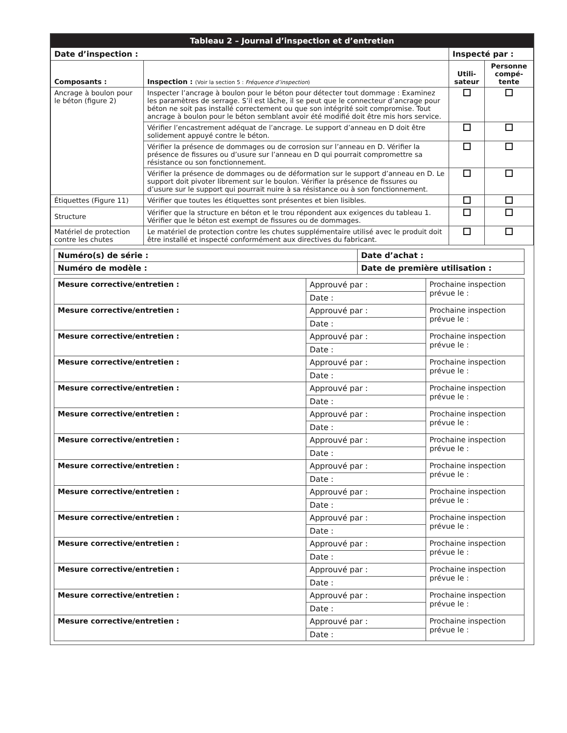| Tableau 2 – Journal d’inspection et d’entretien | | | |
| --- | --- | --- | --- |
| Date d’inspection : | | Inspecté par : | |
| Composants : | Inspection : (Voir la section 5 : Fréquence d’inspection ) | Utili- sateur | Personne compé- tente |
| Ancrage à boulon pour le béton (figure 2) | Inspecter l’ancrage à boulon pour le béton pour détecter tout dommage : Examinez les paramètres de serrage. S’il est lâche, il se peut que le connecteur d’ancrage pour béton ne soit pas installé correctement ou que son intégrité soit compromise. Tout ancrage à boulon pour le béton semblant avoir été modifié doit être mis hors service. | | |
| | Vérifier l’encastrement adéquat de l’ancrage. Le support d’anneau en D doit être solidement appuyé contre le béton. | | |
| | Vérifier la présence de dommages ou de corrosion sur l’anneau en D. Vérifier la présence de fissures ou d’usure sur l’anneau en D qui pourrait compromettre sa résistance ou son fonctionnement. | | |
| | Vérifier la présence de dommages ou de déformation sur le support d’anneau en D. Le support doit pivoter librement sur le boulon. Vérifier la présence de fissures ou d’usure sur le support qui pourrait nuire à sa résistance ou à son fonctionnement. | | |
| Étiquettes (Figure 11) | Vérifier que toutes les étiquettes sont présentes et bien lisibles. | | |
| Structure | Vérifier que la structure en béton et le trou répondent aux exigences du tableau 1. Vérifier que le béton est exempt de fissures ou de dommages. | | |
| Matériel de protection contre les chutes | Le matériel de protection contre les chutes supplémentaire utilisé avec le produit doit être installé et inspecté conformément aux directives du fabricant. | | |
| Numéro(s) de série : | Date d’achat : |
| Numéro de modèle : | Date de première utilisation : |
| Mesure corrective/entretien : | Approuvé par : | Prochaine inspection prévue le : |
| | Date : | |
| Mesure corrective/entretien : | Approuvé par : | Prochaine inspection prévue le : |
| | Date : | |
| Mesure corrective/entretien : | Approuvé par : | Prochaine inspection prévue le : |
| | Date : | |
| Mesure corrective/entretien : | Approuvé par : | Prochaine inspection prévue le : |
| | Date : | |
| Mesure corrective/entretien : | Approuvé par : | Prochaine inspection prévue le : |
| | Date : | |
| Mesure corrective/entretien : | Approuvé par : | Prochaine inspection prévue le : |
| | Date : | |
| Mesure corrective/entretien : | Approuvé par : | Prochaine inspection prévue le : |
| | Date : | |
| Mesure corrective/entretien : | Approuvé par : | Prochaine inspection prévue le : |
| | Date : | |
| Mesure corrective/entretien : | Approuvé par : | Prochaine inspection prévue le : |
| | Date : | |
| Mesure corrective/entretien : | Approuvé par : | Prochaine inspection prévue le : |
| | Date : | |
| Mesure corrective/entretien : | Approuvé par : | Prochaine inspection prévue le : |
| | Date : | |
| Mesure corrective/entretien : | Approuvé par : | Prochaine inspection prévue le : |
| | Date : | |
| Mesure corrective/entretien : | Approuvé par : | Prochaine inspection prévue le : |
| | Date : | |
| Mesure corrective/entretien : | Approuvé par : | Prochaine inspection prévue le : |
| | Date : | |